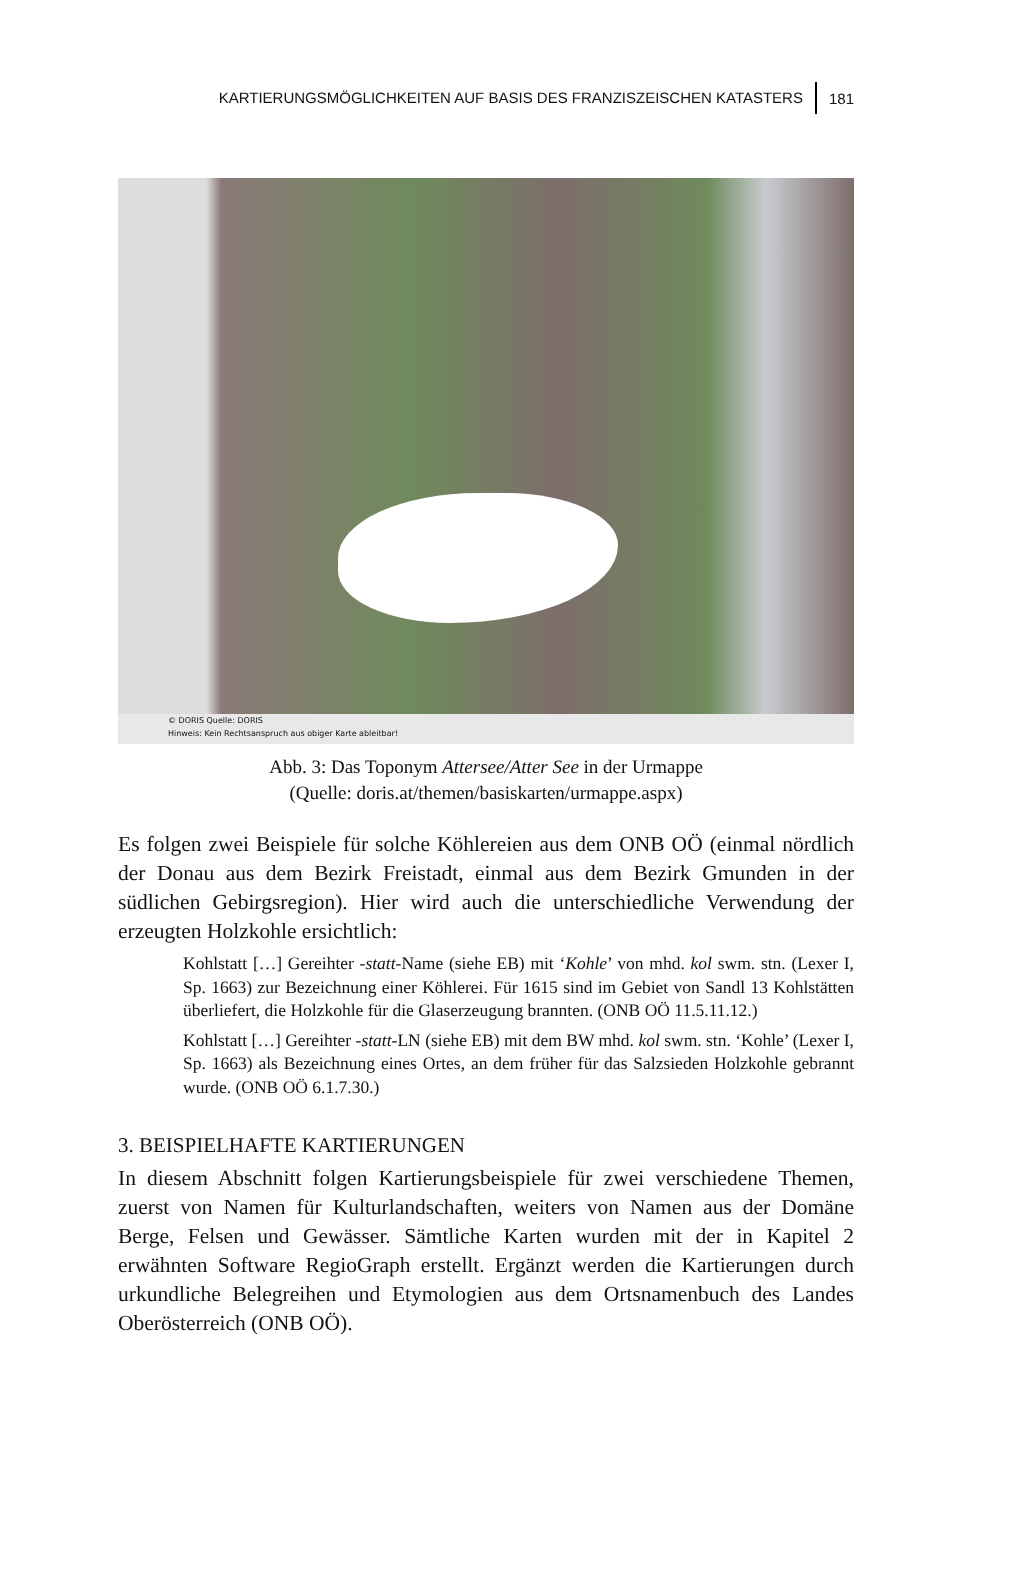KARTIERUNGSMÖGLICHKEITEN AUF BASIS DES FRANZISZEISCHEN KATASTERS 181
© DORIS Quelle: DORIS
Hinweis: Kein Rechtsanspruch aus obiger Karte ableitbar!
Abb. 3: Das Toponym Attersee/Atter See in der Urmappe
(Quelle: doris.at/themen/basiskarten/urmappe.aspx)
Es folgen zwei Beispiele für solche Köhlereien aus dem ONB OÖ (einmal nördlich der Donau aus dem Bezirk Freistadt, einmal aus dem Bezirk Gmunden in der südlichen Gebirgsregion). Hier wird auch die unterschiedliche Verwendung der erzeugten Holzkohle ersichtlich:
Kohlstatt […] Gereihter -statt-Name (siehe EB) mit ‘Kohle’ von mhd. kol swm. stn. (Lexer I, Sp. 1663) zur Bezeichnung einer Köhlerei. Für 1615 sind im Gebiet von Sandl 13 Kohlstätten überliefert, die Holzkohle für die Glaserzeugung brannten. (ONB OÖ 11.5.11.12.)
Kohlstatt […] Gereihter -statt-LN (siehe EB) mit dem BW mhd. kol swm. stn. ‘Kohle’ (Lexer I, Sp. 1663) als Bezeichnung eines Ortes, an dem früher für das Salzsieden Holzkohle gebrannt wurde. (ONB OÖ 6.1.7.30.)
3. BEISPIELHAFTE KARTIERUNGEN
In diesem Abschnitt folgen Kartierungsbeispiele für zwei verschiedene Themen, zuerst von Namen für Kulturlandschaften, weiters von Namen aus der Domäne Berge, Felsen und Gewässer. Sämtliche Karten wurden mit der in Kapitel 2 erwähnten Software RegioGraph erstellt. Ergänzt werden die Kartierungen durch urkundliche Belegreihen und Etymologien aus dem Ortsnamenbuch des Landes Oberösterreich (ONB OÖ).